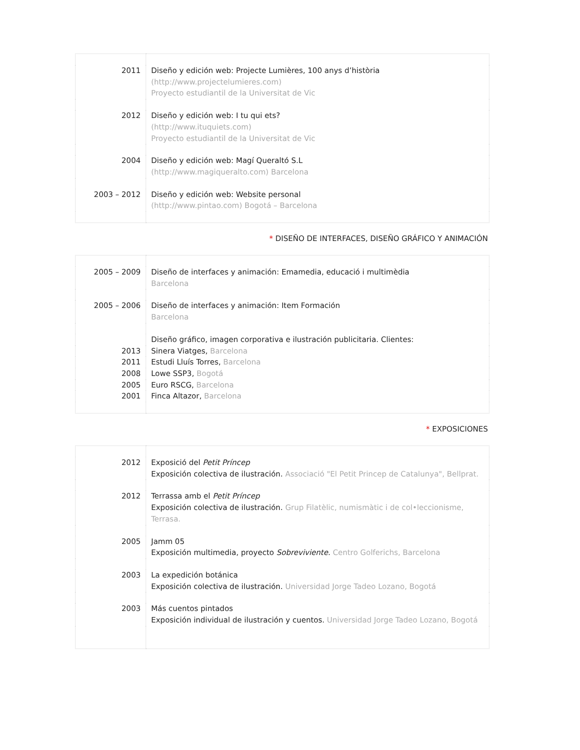| 2011 | Diseño y edición web: Projecte Lumières, 100 anys d’història (http://www.projectelumieres.com) Proyecto estudiantil de la Universitat de Vic |
| 2012 | Diseño y edición web: I tu qui ets? (http://www.ituquiets.com) Proyecto estudiantil de la Universitat de Vic |
| 2004 | Diseño y edición web: Magí Queraltó S.L (http://www.magiqueralto.com) Barcelona |
| 2003 – 2012 | Diseño y edición web: Website personal (http://www.pintao.com) Bogotá – Barcelona |
* DISEÑO DE INTERFACES, DISEÑO GRÁFICO Y ANIMACIÓN
| 2005 – 2009 | Diseño de interfaces y animación: Emamedia, educació i multimèdia Barcelona |
| 2005 – 2006 | Diseño de interfaces y animación: Item Formación Barcelona |
| | Diseño gráfico, imagen corporativa e ilustración publicitaria. Clientes: |
| 2013 | Sinera Viatges, Barcelona |
| 2011 | Estudi Lluís Torres, Barcelona |
| 2008 | Lowe SSP3, Bogotá |
| 2005 | Euro RSCG, Barcelona |
| 2001 | Finca Altazor, Barcelona |
* EXPOSICIONES
| 2012 | Exposició del Petit Príncep Exposición colectiva de ilustración. Associació "El Petit Princep de Catalunya", Bellprat. |
| 2012 | Terrassa amb el Petit Príncep Exposición colectiva de ilustración. Grup Filatèlic, numismàtic i de col•leccionisme, Terrasa. |
| 2005 | Jamm 05 Exposición multimedia, proyecto Sobreviviente . Centro Golferichs, Barcelona |
| 2003 | La expedición botánica Exposición colectiva de ilustración. Universidad Jorge Tadeo Lozano, Bogotá |
| 2003 | Más cuentos pintados Exposición individual de ilustración y cuentos. Universidad Jorge Tadeo Lozano, Bogotá |